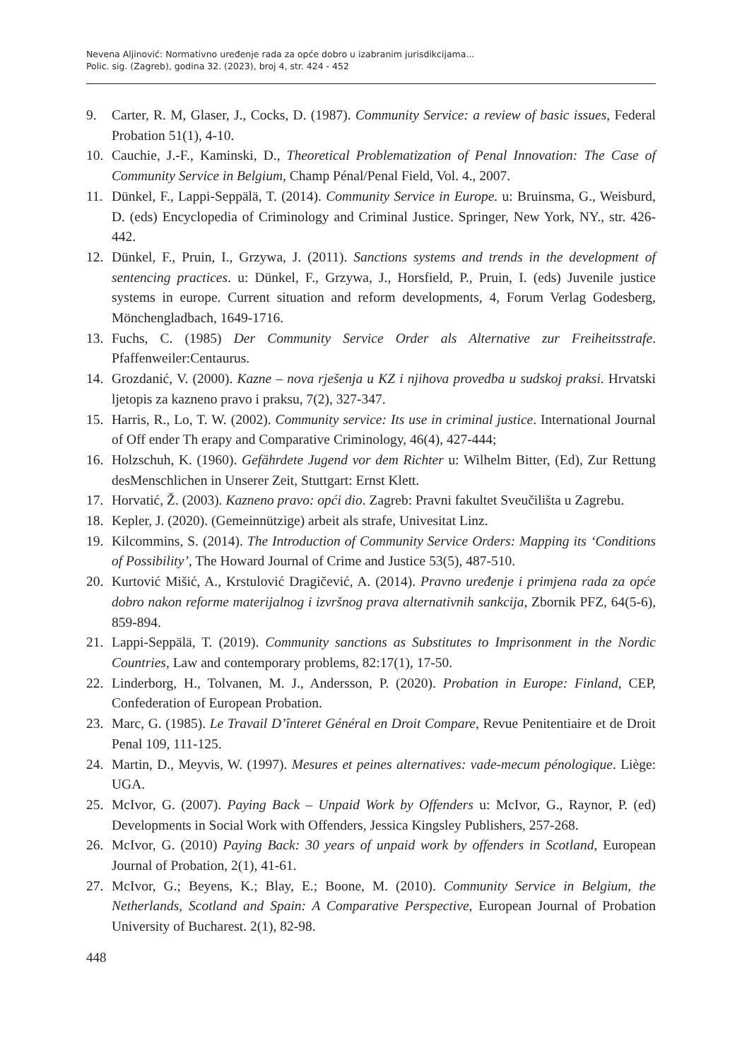Nevena Aljinović: Normativno uređenje rada za opće dobro u izabranim jurisdikcijama...
Polic. sig. (Zagreb), godina 32. (2023), broj 4, str. 424 - 452
9. Carter, R. M, Glaser, J., Cocks, D. (1987). Community Service: a review of basic issues, Federal Probation 51(1), 4-10.
10. Cauchie, J.-F., Kaminski, D., Theoretical Problematization of Penal Innovation: The Case of Community Service in Belgium, Champ Pénal/Penal Field, Vol. 4., 2007.
11. Dünkel, F., Lappi-Seppälä, T. (2014). Community Service in Europe. u: Bruinsma, G., Weisburd, D. (eds) Encyclopedia of Criminology and Criminal Justice. Springer, New York, NY., str. 426-442.
12. Dünkel, F., Pruin, I., Grzywa, J. (2011). Sanctions systems and trends in the development of sentencing practices. u: Dünkel, F., Grzywa, J., Horsfield, P., Pruin, I. (eds) Juvenile justice systems in europe. Current situation and reform developments, 4, Forum Verlag Godesberg, Mönchengladbach, 1649-1716.
13. Fuchs, C. (1985) Der Community Service Order als Alternative zur Freiheitsstrafe. Pfaffenweiler:Centaurus.
14. Grozdanić, V. (2000). Kazne – nova rješenja u KZ i njihova provedba u sudskoj praksi. Hrvatski ljetopis za kazneno pravo i praksu, 7(2), 327-347.
15. Harris, R., Lo, T. W. (2002). Community service: Its use in criminal justice. International Journal of Off ender Th erapy and Comparative Criminology, 46(4), 427-444;
16. Holzschuh, K. (1960). Gefährdete Jugend vor dem Richter u: Wilhelm Bitter, (Ed), Zur Rettung desMenschlichen in Unserer Zeit, Stuttgart: Ernst Klett.
17. Horvatić, Ž. (2003). Kazneno pravo: opći dio. Zagreb: Pravni fakultet Sveučilišta u Zagrebu.
18. Kepler, J. (2020). (Gemeinnützige) arbeit als strafe, Univesitat Linz.
19. Kilcommins, S. (2014). The Introduction of Community Service Orders: Mapping its ‘Conditions of Possibility’, The Howard Journal of Crime and Justice 53(5), 487-510.
20. Kurtović Mišić, A., Krstulović Dragičević, A. (2014). Pravno uređenje i primjena rada za opće dobro nakon reforme materijalnog i izvršnog prava alternativnih sankcija, Zbornik PFZ, 64(5-6), 859-894.
21. Lappi-Seppälä, T. (2019). Community sanctions as Substitutes to Imprisonment in the Nordic Countries, Law and contemporary problems, 82:17(1), 17-50.
22. Linderborg, H., Tolvanen, M. J., Andersson, P. (2020). Probation in Europe: Finland, CEP, Confederation of European Probation.
23. Marc, G. (1985). Le Travail D’înteret Général en Droit Compare, Revue Penitentiaire et de Droit Penal 109, 111-125.
24. Martin, D., Meyvis, W. (1997). Mesures et peines alternatives: vade-mecum pénologique. Liège: UGA.
25. McIvor, G. (2007). Paying Back – Unpaid Work by Offenders u: McIvor, G., Raynor, P. (ed) Developments in Social Work with Offenders, Jessica Kingsley Publishers, 257-268.
26. McIvor, G. (2010) Paying Back: 30 years of unpaid work by offenders in Scotland, European Journal of Probation, 2(1), 41-61.
27. McIvor, G.; Beyens, K.; Blay, E.; Boone, M. (2010). Community Service in Belgium, the Netherlands, Scotland and Spain: A Comparative Perspective, European Journal of Probation University of Bucharest. 2(1), 82-98.
448